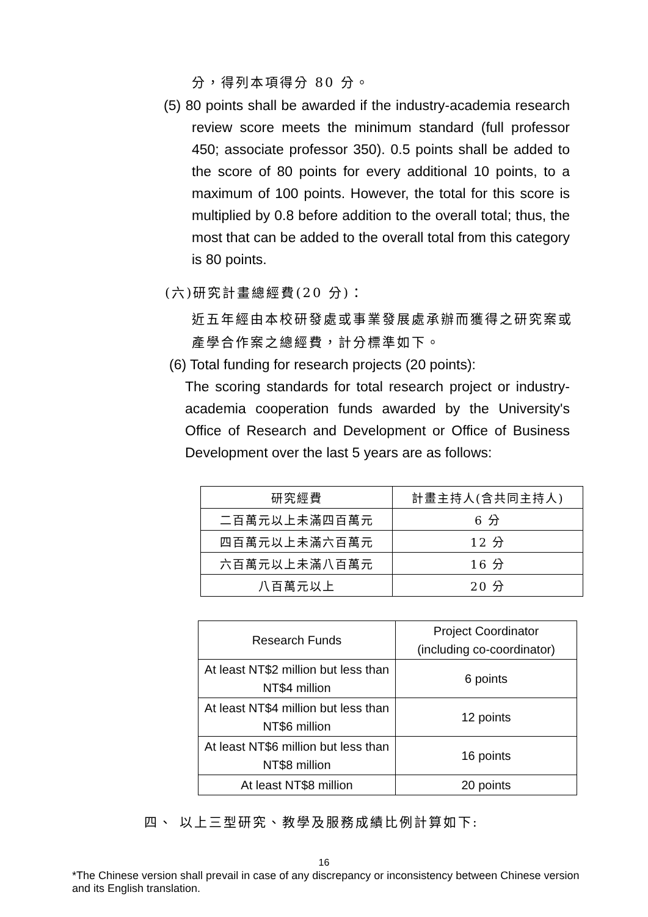分，得列本項得分 80 分。
(5) 80 points shall be awarded if the industry-academia research review score meets the minimum standard (full professor 450; associate professor 350). 0.5 points shall be added to the score of 80 points for every additional 10 points, to a maximum of 100 points. However, the total for this score is multiplied by 0.8 before addition to the overall total; thus, the most that can be added to the overall total from this category is 80 points.
(六)研究計畫總經費(20 分)：
近五年經由本校研發處或事業發展處承辦而獲得之研究案或產學合作案之總經費，計分標準如下。
(6) Total funding for research projects (20 points):
The scoring standards for total research project or industry-academia cooperation funds awarded by the University's Office of Research and Development or Office of Business Development over the last 5 years are as follows:
| 研究經費 | 計畫主持人(含共同主持人) |
| --- | --- |
| 二百萬元以上未滿四百萬元 | 6 分 |
| 四百萬元以上未滿六百萬元 | 12 分 |
| 六百萬元以上未滿八百萬元 | 16 分 |
| 八百萬元以上 | 20 分 |
| Research Funds | Project Coordinator (including co-coordinator) |
| --- | --- |
| At least NT$2 million but less than NT$4 million | 6 points |
| At least NT$4 million but less than NT$6 million | 12 points |
| At least NT$6 million but less than NT$8 million | 16 points |
| At least NT$8 million | 20 points |
四、 以上三型研究、教學及服務成績比例計算如下:
16
*The Chinese version shall prevail in case of any discrepancy or inconsistency between Chinese version and its English translation.